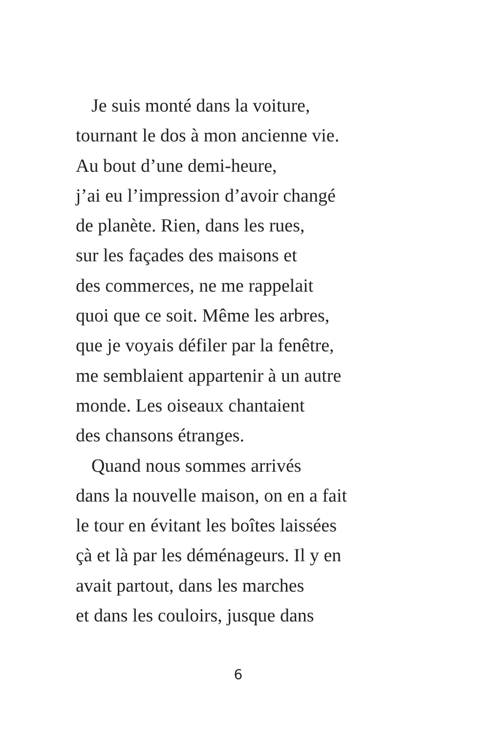Je suis monté dans la voiture,
tournant le dos à mon ancienne vie.
Au bout d’une demi-heure,
j’ai eu l’impression d’avoir changé
de planète. Rien, dans les rues,
sur les façades des maisons et
des commerces, ne me rappelait
quoi que ce soit. Même les arbres,
que je voyais défiler par la fenêtre,
me semblaient appartenir à un autre
monde. Les oiseaux chantaient
des chansons étranges.
Quand nous sommes arrivés
dans la nouvelle maison, on en a fait
le tour en évitant les boîtes laissées
çà et là par les déménageurs. Il y en
avait partout, dans les marches
et dans les couloirs, jusque dans
6